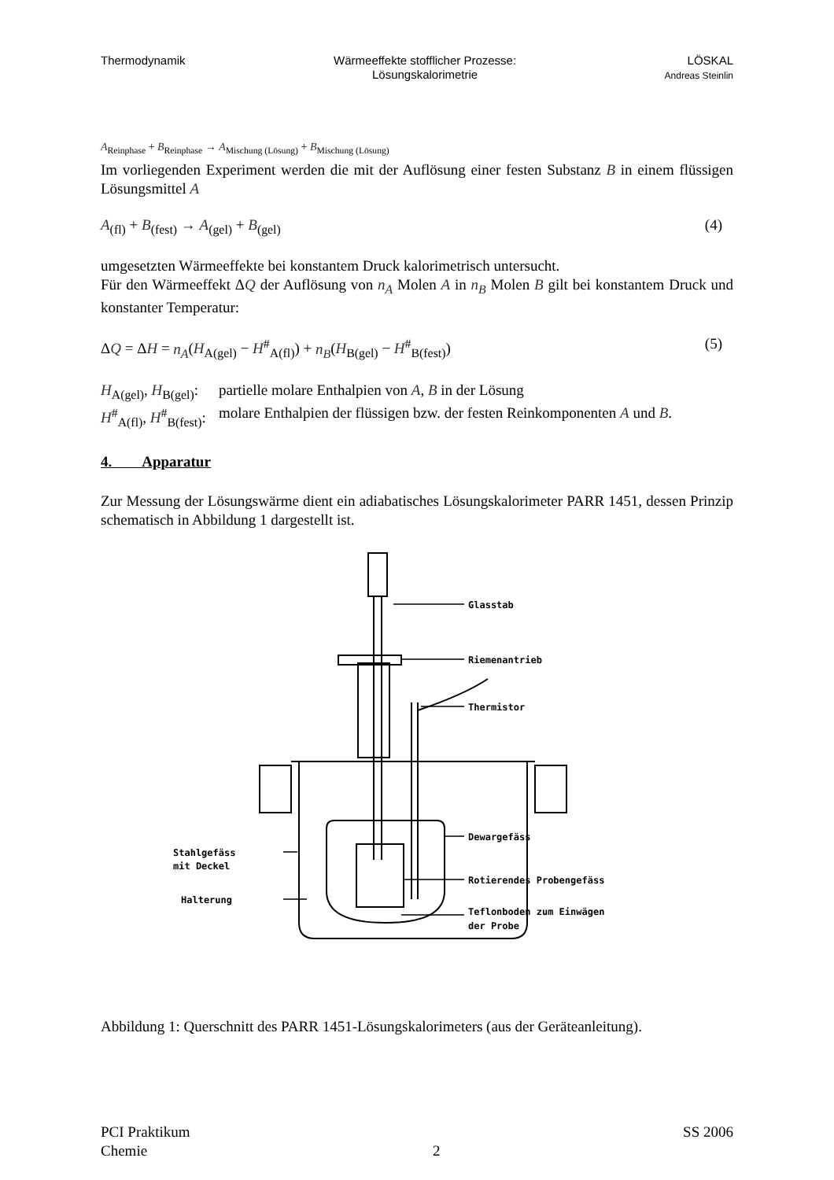Thermodynamik Wärmeeffekte stofflicher Prozesse:
Lösungskalorimetrie
LÖSKAL
Andreas Steinlin
A<sub>Reinphase</sub> + B<sub>Reinphase</sub> → A<sub>Mischung (Lösung)</sub> + B<sub>Mischung (Lösung)</sub>
Im vorliegenden Experiment werden die mit der Auflösung einer festen Substanz B in einem flüssigen Lösungsmittel A
A<sub>(fl)</sub> + B<sub>(fest)</sub> → A<sub>(gel)</sub> + B<sub>(gel)</sub> (4)
umgesetzten Wärmeeffekte bei konstantem Druck kalorimetrisch untersucht.
Für den Wärmeeffekt ΔQ der Auflösung von n<sub>A</sub> Molen A in n<sub>B</sub> Molen B gilt bei konstantem Druck und konstanter Temperatur:
ΔQ = ΔH = n<sub>A</sub>(H<sub>A(gel)</sub> − H<sup>#</sup><sub>A(fl)</sub>) + n<sub>B</sub>(H<sub>B(gel)</sub> − H<sup>#</sup><sub>B(fest)</sub>) (5)
H<sub>A(gel)</sub>, H<sub>B(gel)</sub>: partielle molare Enthalpien von A, B in der Lösung
H<sup>#</sup><sub>A(fl)</sub>, H<sup>#</sup><sub>B(fest)</sub>: molare Enthalpien der flüssigen bzw. der festen Reinkomponenten A und B.
4. Apparatur
Zur Messung der Lösungswärme dient ein adiabatisches Lösungskalorimeter PARR 1451, dessen Prinzip schematisch in Abbildung 1 dargestellt ist.
Glasstab
Riemenantrieb
Thermistor
Dewargefäss
Rotierendes Probengefäss
Teflonboden zum Einwägen
der Probe
Stahlgefäss
mit Deckel
Halterung
Abbildung 1: Querschnitt des PARR 1451-Lösungskalorimeters (aus der Geräteanleitung).
PCI Praktikum
Chemie
2
SS 2006